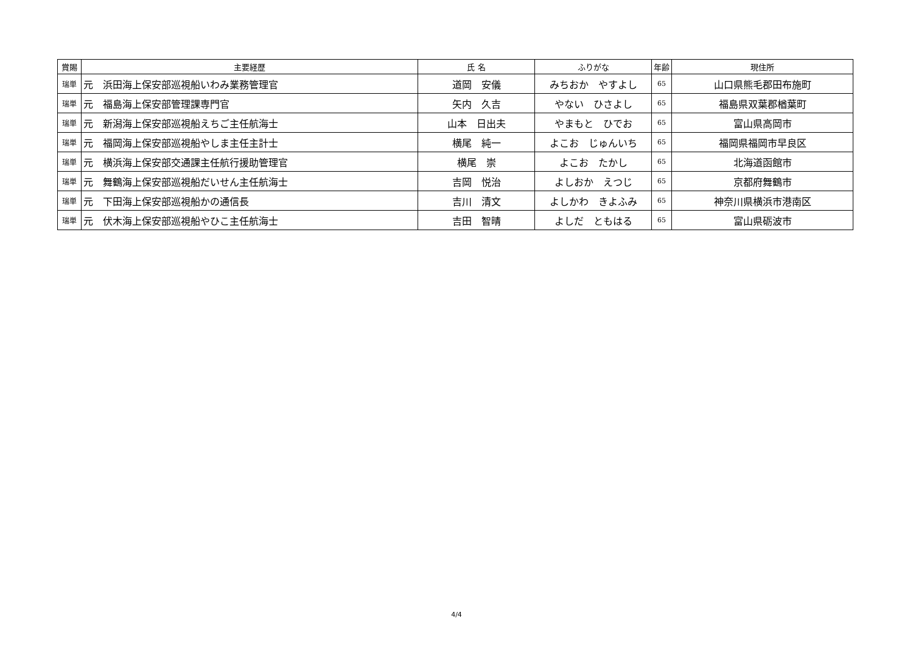| 賞賜 | 主要経歴 | 氏 名 | ふりがな | 年齢 | 現住所 |
| --- | --- | --- | --- | --- | --- |
| 瑞単 | 元 浜田海上保安部巡視船いわみ業務管理官 | 道岡 安儀 | みちおか やすよし | 65 | 山口県熊毛郡田布施町 |
| 瑞単 | 元 福島海上保安部管理課専門官 | 矢内 久吉 | やない ひさよし | 65 | 福島県双葉郡楢葉町 |
| 瑞単 | 元 新潟海上保安部巡視船えちご主任航海士 | 山本 日出夫 | やまもと ひでお | 65 | 富山県高岡市 |
| 瑞単 | 元 福岡海上保安部巡視船やしま主任主計士 | 横尾 純一 | よこお じゅんいち | 65 | 福岡県福岡市早良区 |
| 瑞単 | 元 横浜海上保安部交通課主任航行援助管理官 | 横尾 崇 | よこお たかし | 65 | 北海道函館市 |
| 瑞単 | 元 舞鶴海上保安部巡視船だいせん主任航海士 | 吉岡 悦治 | よしおか えつじ | 65 | 京都府舞鶴市 |
| 瑞単 | 元 下田海上保安部巡視船かの通信長 | 吉川 清文 | よしかわ きよふみ | 65 | 神奈川県横浜市港南区 |
| 瑞単 | 元 伏木海上保安部巡視船やひこ主任航海士 | 吉田 智晴 | よしだ ともはる | 65 | 富山県砺波市 |
4/4